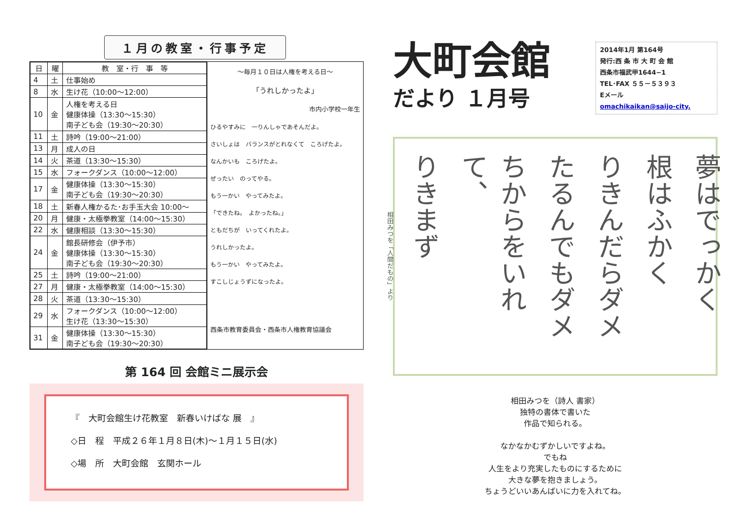１月の教室・行事予定
| 日 | 曜 | 教 室・行 事 等 |
| --- | --- | --- |
| 4 | 土 | 仕事始め |
| 8 | 水 | 生け花（10:00～12:00） |
| 10 | 金 | 人権を考える日 健康体操（13:30～15:30） 南子ども会（19:30～20:30） |
| 11 | 土 | 詩吟（19:00～21:00） |
| 13 | 月 | 成人の日 |
| 14 | 火 | 茶道（13:30～15:30） |
| 15 | 水 | フォークダンス（10:00～12:00） |
| 17 | 金 | 健康体操（13:30～15:30） 南子ども会（19:30～20:30） |
| 18 | 土 | 新春人権かるた･お手玉大会 10:00～ |
| 20 | 月 | 健康・太極拳教室（14:00～15:30） |
| 22 | 水 | 健康相談（13:30～15:30） |
| 24 | 金 | 館長研修会（伊予市） 健康体操（13:30～15:30） 南子ども会（19:30～20:30） |
| 25 | 土 | 詩吟（19:00～21:00） |
| 27 | 月 | 健康・太極拳教室（14:00～15:30） |
| 28 | 火 | 茶道（13:30～15:30） |
| 29 | 水 | フォークダンス（10:00～12:00） 生け花（13:30～15:30） |
| 31 | 金 | 健康体操（13:30～15:30） 南子ども会（19:30～20:30） |
～毎月１０日は人権を考える日～
「うれしかったよ」
市内小学校一年生
ひるやすみに　一りんしゃであそんだよ。
さいしょは　バランスがとれなくて　ころげたよ。
なんかいも　ころげたよ。
ぜったい　のってやる。
もう一かい　やってみたよ。
「できたね。　よかったね。」
ともだちが　いってくれたよ。
うれしかったよ。
もう一かい　やってみたよ。
すこしじょうずになったよ。
西条市教育委員会・西条市人権教育協議会
第 164 回 会館ミニ展示会
『　大町会館生け花教室　新春いけばな 展　』
◇日　程　平成２６年１月８日(木)～１月１５日(水)
◇場　所　大町会館　玄関ホール
大町会館
だより １月号
2014年1月 第164号
発行:西 条 市 大 町 会 館
西条市福武甲1644−1
TEL･FAX ５５－５３９３
Eメール
omachikaikan@saijo-city.
夢はでっかく
根はふかく
りきんだらダメ
たるんでもダメ
ちからをいれて、
りきまず
相田みつを「人間だもの」より
相田みつを（詩人 書家）
独特の書体で書いた
作品で知られる。
なかなかむずかしいですよね。
でもね
人生をより充実したものにするために
大きな夢を抱きましょう。
ちょうどいいあんばいに力を入れてね。